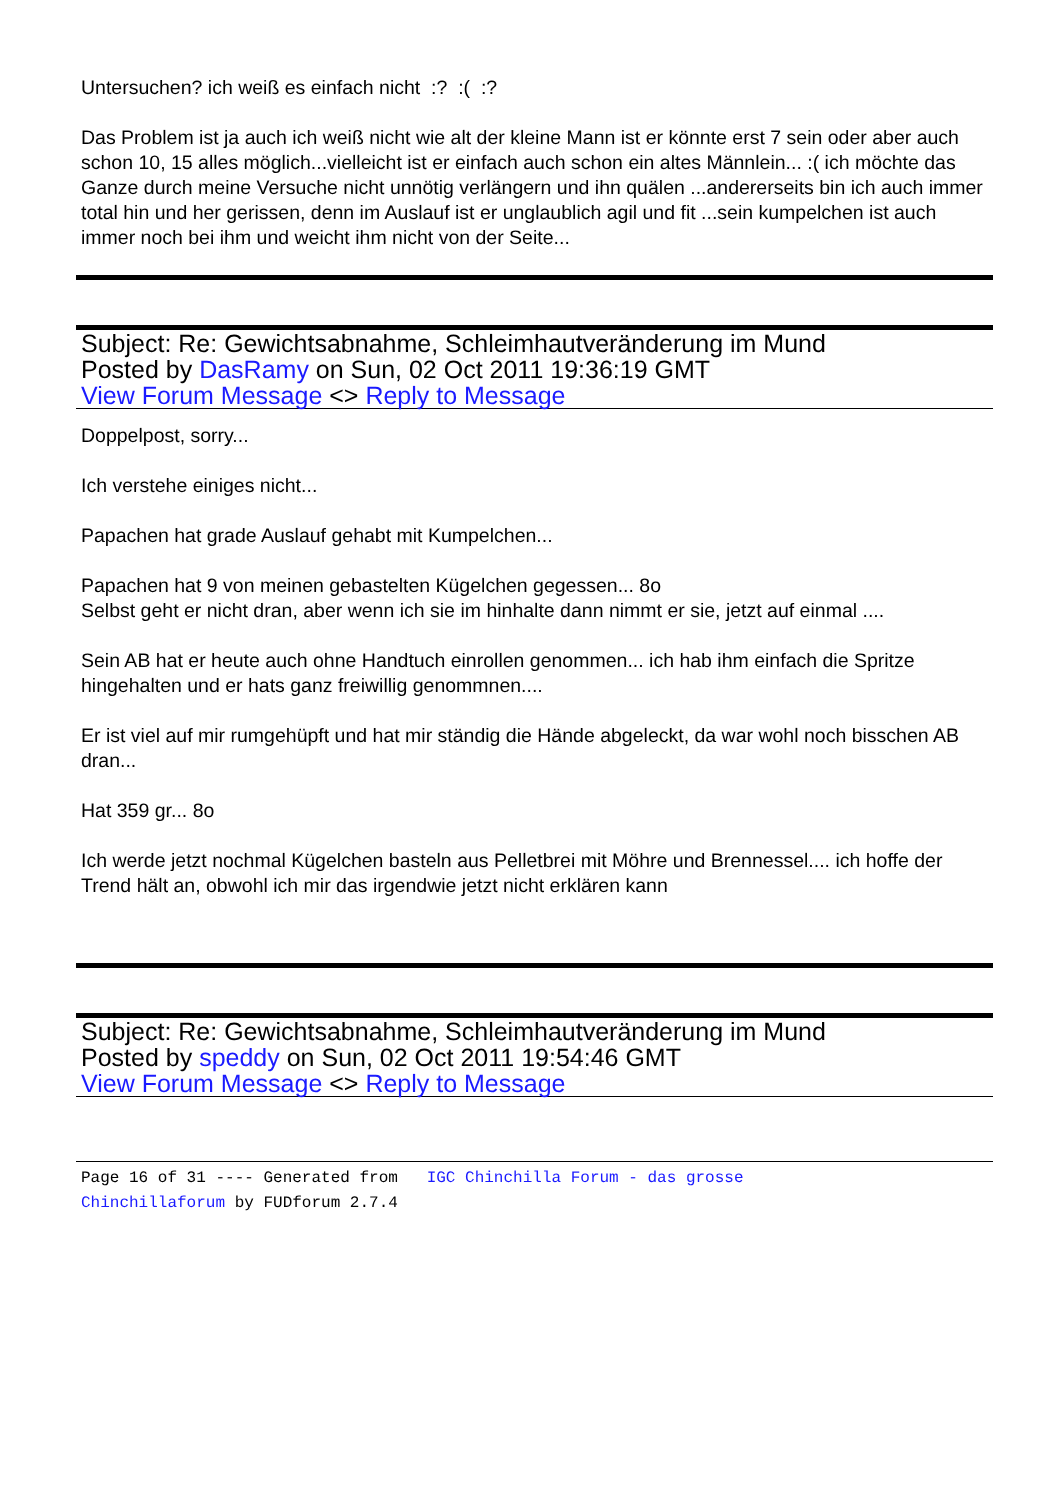Untersuchen? ich weiß es einfach nicht :? :( :?
Das Problem ist ja auch ich weiß nicht wie alt der kleine Mann ist er könnte erst 7 sein oder aber auch schon 10, 15 alles möglich...vielleicht ist er einfach auch schon ein altes Männlein... :( ich möchte das Ganze durch meine Versuche nicht unnötig verlängern und ihn quälen ...andererseits bin ich auch immer total hin und her gerissen, denn im Auslauf ist er unglaublich agil und fit ...sein kumpelchen ist auch immer noch bei ihm und weicht ihm nicht von der Seite...
Subject: Re: Gewichtsabnahme, Schleimhautveränderung im Mund
Posted by DasRamy on Sun, 02 Oct 2011 19:36:19 GMT
View Forum Message <> Reply to Message
Doppelpost, sorry...
Ich verstehe einiges nicht...
Papachen hat grade Auslauf gehabt mit Kumpelchen...
Papachen hat 9 von meinen gebastelten Kügelchen gegessen... 8o
Selbst geht er nicht dran, aber wenn ich sie im hinhalte dann nimmt er sie, jetzt auf einmal ....
Sein AB hat er heute auch ohne Handtuch einrollen genommen... ich hab ihm einfach die Spritze hingehalten und er hats ganz freiwillig genommnen....
Er ist viel auf mir rumgehüpft und hat mir ständig die Hände abgeleckt, da war wohl noch bisschen AB dran...
Hat 359 gr... 8o
Ich werde jetzt nochmal Kügelchen basteln aus Pelletbrei mit Möhre und Brennessel.... ich hoffe der Trend hält an, obwohl ich mir das irgendwie jetzt nicht erklären kann
Subject: Re: Gewichtsabnahme, Schleimhautveränderung im Mund
Posted by speddy on Sun, 02 Oct 2011 19:54:46 GMT
View Forum Message <> Reply to Message
Page 16 of 31 ---- Generated from IGC Chinchilla Forum - das grosse Chinchillaforum by FUDforum 2.7.4